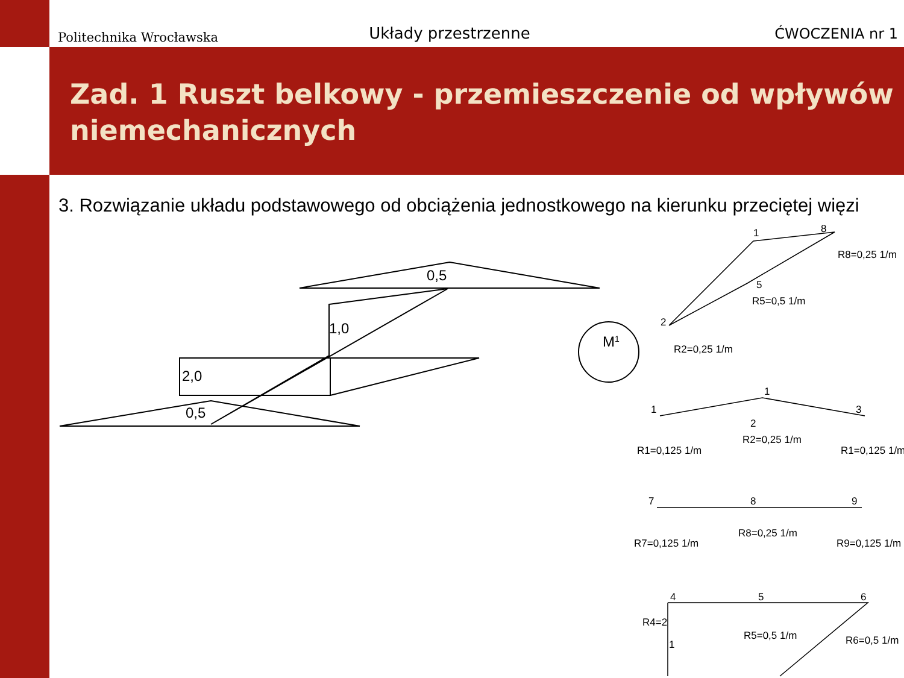Politechnika Wrocławska
Układy przestrzenne
ĆWOCZENIA nr 1
Zad. 1 Ruszt belkowy - przemieszczenie od wpływów niemechanicznych
3. Rozwiązanie układu podstawowego od obciążenia jednostkowego na kierunku przeciętej więzi
0,5
1,0
2,0
0,5
M1
1
8
R8=0,25 1/m
R5=0,5 1/m
5
2
R2=0,25 1/m
1
1
3
2
R1=0,125 1/m
R2=0,25 1/m
R1=0,125 1/m
7
8
9
R7=0,125 1/m
R8=0,25 1/m
R9=0,125 1/m
4
5
6
R4=2
1
R5=0,5 1/m
R6=0,5 1/m